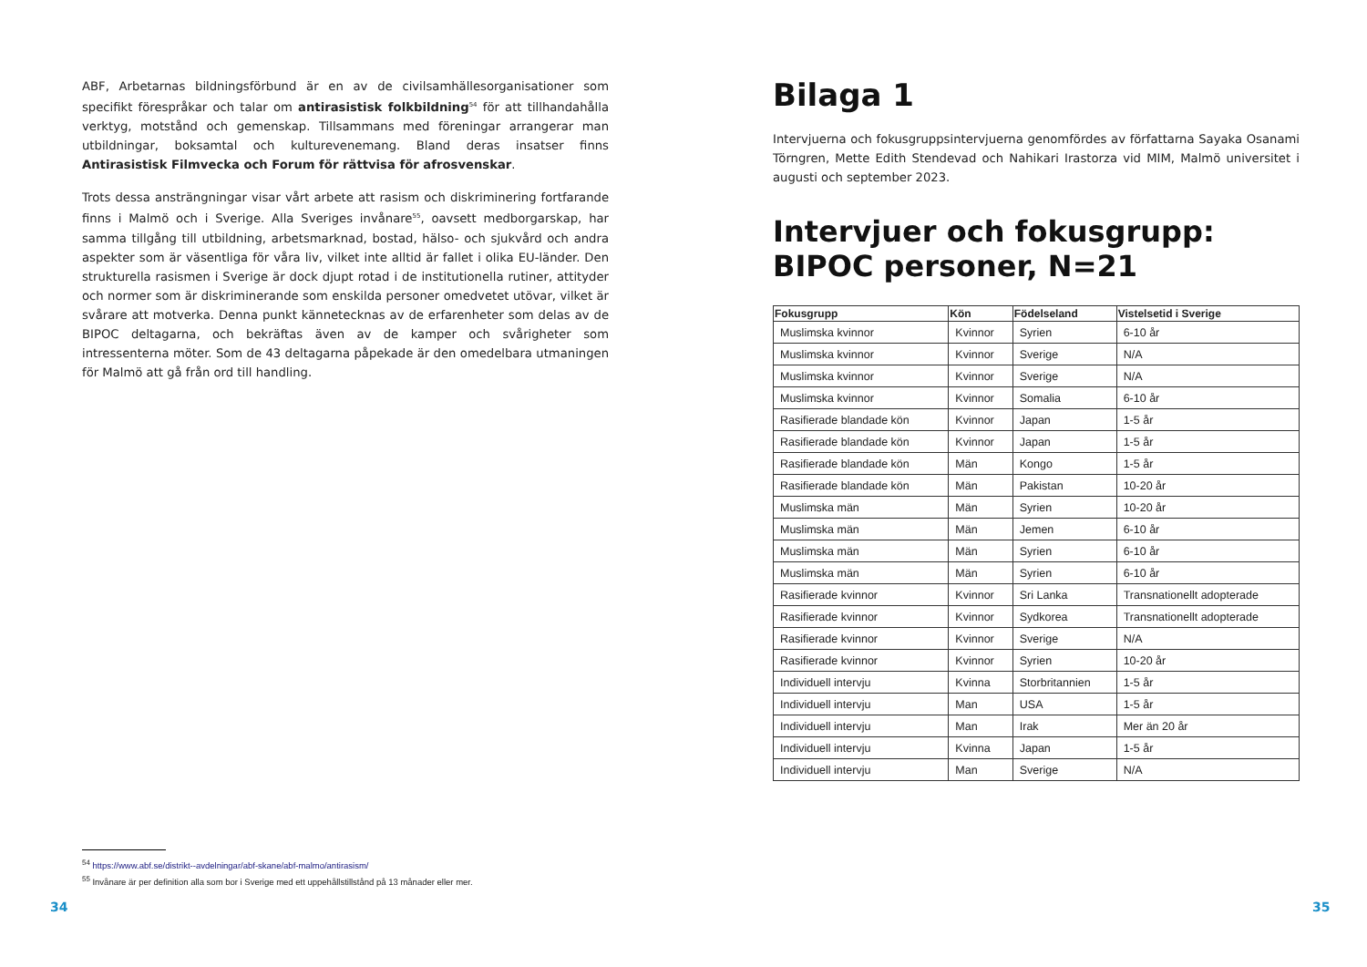ABF, Arbetarnas bildningsförbund är en av de civilsamhällesorganisationer som specifikt förespråkar och talar om antirasistisk folkbildning<sup>54</sup> för att tillhandahålla verktyg, motstånd och gemenskap. Tillsammans med föreningar arrangerar man utbildningar, boksamtal och kulturevenemang. Bland deras insatser finns Antirasistisk Filmvecka och Forum för rättvisa för afrosvenskar.
Trots dessa ansträngningar visar vårt arbete att rasism och diskriminering fortfarande finns i Malmö och i Sverige. Alla Sveriges invånare<sup>55</sup>, oavsett medborgarskap, har samma tillgång till utbildning, arbetsmarknad, bostad, hälso- och sjukvård och andra aspekter som är väsentliga för våra liv, vilket inte alltid är fallet i olika EU-länder. Den strukturella rasismen i Sverige är dock djupt rotad i de institutionella rutiner, attityder och normer som är diskriminerande som enskilda personer omedvetet utövar, vilket är svårare att motverka. Denna punkt kännetecknas av de erfarenheter som delas av de BIPOC deltagarna, och bekräftas även av de kamper och svårigheter som intressenterna möter. Som de 43 deltagarna påpekade är den omedelbara utmaningen för Malmö att gå från ord till handling.
<sup>54</sup> https://www.abf.se/distrikt--avdelningar/abf-skane/abf-malmo/antirasism/
<sup>55</sup> Invånare är per definition alla som bor i Sverige med ett uppehållstillstånd på 13 månader eller mer.
34
Bilaga 1
Intervjuerna och fokusgruppsintervjuerna genomfördes av författarna Sayaka Osanami Törngren, Mette Edith Stendevad och Nahikari Irastorza vid MIM, Malmö universitet i augusti och september 2023.
Intervjuer och fokusgrupp: BIPOC personer, N=21
| Fokusgrupp | Kön | Födelseland | Vistelsetid i Sverige |
| --- | --- | --- | --- |
| Muslimska kvinnor | Kvinnor | Syrien | 6-10 år |
| Muslimska kvinnor | Kvinnor | Sverige | N/A |
| Muslimska kvinnor | Kvinnor | Sverige | N/A |
| Muslimska kvinnor | Kvinnor | Somalia | 6-10 år |
| Rasifierade blandade kön | Kvinnor | Japan | 1-5 år |
| Rasifierade blandade kön | Kvinnor | Japan | 1-5 år |
| Rasifierade blandade kön | Män | Kongo | 1-5 år |
| Rasifierade blandade kön | Män | Pakistan | 10-20 år |
| Muslimska män | Män | Syrien | 10-20 år |
| Muslimska män | Män | Jemen | 6-10 år |
| Muslimska män | Män | Syrien | 6-10 år |
| Muslimska män | Män | Syrien | 6-10 år |
| Rasifierade kvinnor | Kvinnor | Sri Lanka | Transnationellt adopterade |
| Rasifierade kvinnor | Kvinnor | Sydkorea | Transnationellt adopterade |
| Rasifierade kvinnor | Kvinnor | Sverige | N/A |
| Rasifierade kvinnor | Kvinnor | Syrien | 10-20 år |
| Individuell intervju | Kvinna | Storbritannien | 1-5 år |
| Individuell intervju | Man | USA | 1-5 år |
| Individuell intervju | Man | Irak | Mer än 20 år |
| Individuell intervju | Kvinna | Japan | 1-5 år |
| Individuell intervju | Man | Sverige | N/A |
35